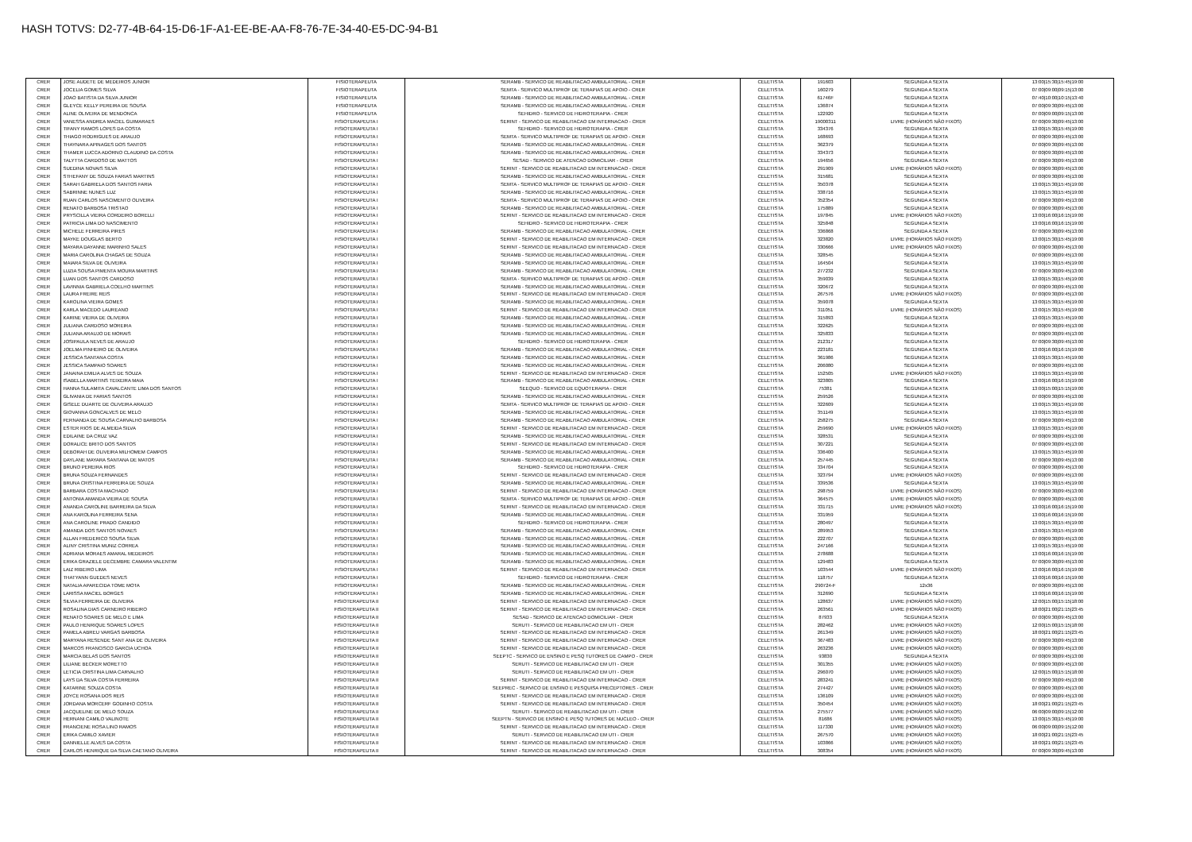HASH TOTVS: D2-77-4B-64-15-D6-1F-A1-EE-BE-AA-F8-76-7E-34-40-E5-DC-94-B1
| CRER | JOSE AUDETE DE MEDEIROS JUNIOR | FISIOTERAPEUTA | SERAMB - SERVICO DE REABILITACAO AMBULATORIAL - CRER | CELETISTA | 191603 | SEGUNDA A SEXTA | 13:00/15:30/15:45/19:00 |
| CRER | JOCELIA GOMES SILVA | FISIOTERAPEUTA | SEMTA - SERVICO MULTIPROF DE TERAPIAS DE APOIO - CRER | CELETISTA | 160279 | SEGUNDA A SEXTA | 07:00/09:00/09:15/13:00 |
| CRER | JOAO BATISTA DA SILVA JUNIOR | FISIOTERAPEUTA | SERAMB - SERVICO DE REABILITACAO AMBULATORIAL - CRER | CELETISTA | 61746F | SEGUNDA A SEXTA | 07:40/10:00/10:15/13:40 |
| CRER | GLEYCE KELLY PEREIRA DE SOUSA | FISIOTERAPEUTA | SERAMB - SERVICO DE REABILITACAO AMBULATORIAL - CRER | CELETISTA | 136874 | SEGUNDA A SEXTA | 07:00/09:30/09:45/13:00 |
| CRER | ALINE OLIVEIRA DE MENDONCA | FISIOTERAPEUTA | SEHIDRO - SERVICO DE HIDROTERAPIA - CRER | CELETISTA | 122920 | SEGUNDA A SEXTA | 07:00/09:00/09:15/13:00 |
| CRER | VANESSA ANDREA MACIEL GUIMARAES | FISIOTERAPEUTA I | SERINT - SERVICO DE REABILITACAO EM INTERNACAO - CRER | CELETISTA | 19000311 | LIVRE (HORÁRIOS NÃO FIXOS) | 07:00/09:30/09:45/13:00 |
| CRER | TIFANY RAMOS LOPES DA COSTA | FISIOTERAPEUTA I | SEHIDRO - SERVICO DE HIDROTERAPIA - CRER | CELETISTA | 334376 | SEGUNDA A SEXTA | 13:00/15:30/15:45/19:00 |
| CRER | THIAGO RODRIGUES DE ARAUJO | FISIOTERAPEUTA I | SEMTA - SERVICO MULTIPROF DE TERAPIAS DE APOIO - CRER | CELETISTA | 168693 | SEGUNDA A SEXTA | 07:00/09:30/09:45/13:00 |
| CRER | THAYNARA APINAGES DOS SANTOS | FISIOTERAPEUTA I | SERAMB - SERVICO DE REABILITACAO AMBULATORIAL - CRER | CELETISTA | 362379 | SEGUNDA A SEXTA | 07:00/09:30/09:45/13:00 |
| CRER | THAMER LUCCA ADORNO CLAUDINO DA COSTA | FISIOTERAPEUTA I | SERAMB - SERVICO DE REABILITACAO AMBULATORIAL - CRER | CELETISTA | 334373 | SEGUNDA A SEXTA | 07:00/09:30/09:45/13:00 |
| CRER | TALYTTA CARDOSO DE MATTOS | FISIOTERAPEUTA I | SESAD - SERVICO DE ATENCAO DOMICILIAR - CRER | CELETISTA | 194656 | SEGUNDA A SEXTA | 07:00/09:30/09:45/13:00 |
| CRER | SUEDINA NOVAIS SILVA | FISIOTERAPEUTA I | SERINT - SERVICO DE REABILITACAO EM INTERNACAO - CRER | CELETISTA | 291909 | LIVRE (HORÁRIOS NÃO FIXOS) | 07:00/09:30/09:45/13:00 |
| CRER | STHEFANY DE SOUZA FARIAS MARTINS | FISIOTERAPEUTA I | SERAMB - SERVICO DE REABILITACAO AMBULATORIAL - CRER | CELETISTA | 315681 | SEGUNDA A SEXTA | 07:00/09:30/09:45/13:00 |
| CRER | SARAH GABRIELA DOS SANTOS FARIA | FISIOTERAPEUTA I | SEMTA - SERVICO MULTIPROF DE TERAPIAS DE APOIO - CRER | CELETISTA | 350378 | SEGUNDA A SEXTA | 13:00/15:30/15:45/19:00 |
| CRER | SABRINNE NUNES LUZ | FISIOTERAPEUTA I | SERAMB - SERVICO DE REABILITACAO AMBULATORIAL - CRER | CELETISTA | 338716 | SEGUNDA A SEXTA | 13:00/15:30/15:45/19:00 |
| CRER | RUAN CARLOS NASCIMENTO OLIVEIRA | FISIOTERAPEUTA I | SEMTA - SERVICO MULTIPROF DE TERAPIAS DE APOIO - CRER | CELETISTA | 352354 | SEGUNDA A SEXTA | 07:00/09:30/09:45/13:00 |
| CRER | RENATO BARBOSA TRISTAO | FISIOTERAPEUTA I | SERAMB - SERVICO DE REABILITACAO AMBULATORIAL - CRER | CELETISTA | 175889 | SEGUNDA A SEXTA | 07:00/09:30/09:45/13:00 |
| CRER | PRYSCILLA VIEIRA CORDEIRO BORELLI | FISIOTERAPEUTA I | SERINT - SERVICO DE REABILITACAO EM INTERNACAO - CRER | CELETISTA | 197845 | LIVRE (HORÁRIOS NÃO FIXOS) | 13:00/16:00/16:15/19:00 |
| CRER | PATRICIA LIMA DO NASCIMENTO | FISIOTERAPEUTA I | SEHIDRO - SERVICO DE HIDROTERAPIA - CRER | CELETISTA | 325848 | SEGUNDA A SEXTA | 13:00/16:00/16:15/19:00 |
| CRER | MICHELE FERREIRA PIRES | FISIOTERAPEUTA I | SERAMB - SERVICO DE REABILITACAO AMBULATORIAL - CRER | CELETISTA | 336868 | SEGUNDA A SEXTA | 07:00/09:30/09:45/13:00 |
| CRER | MAYKE DOUGLAS BERTO | FISIOTERAPEUTA I | SERINT - SERVICO DE REABILITACAO EM INTERNACAO - CRER | CELETISTA | 323820 | LIVRE (HORÁRIOS NÃO FIXOS) | 13:00/15:30/15:45/19:00 |
| CRER | MAYARA DAYANNE MARINHO SALES | FISIOTERAPEUTA I | SERINT - SERVICO DE REABILITACAO EM INTERNACAO - CRER | CELETISTA | 330666 | LIVRE (HORÁRIOS NÃO FIXOS) | 07:00/09:30/09:45/13:00 |
| CRER | MARIA CAROLINA CHAGAS DE SOUZA | FISIOTERAPEUTA I | SERAMB - SERVICO DE REABILITACAO AMBULATORIAL - CRER | CELETISTA | 328545 | SEGUNDA A SEXTA | 07:00/09:30/09:45/13:00 |
| CRER | MAIARA SILVA DE OLIVEIRA | FISIOTERAPEUTA I | SERAMB - SERVICO DE REABILITACAO AMBULATORIAL - CRER | CELETISTA | 164504 | SEGUNDA A SEXTA | 13:00/15:30/15:45/19:00 |
| CRER | LUZIA SOUSA PIMENTA MOURA MARTINS | FISIOTERAPEUTA I | SERAMB - SERVICO DE REABILITACAO AMBULATORIAL - CRER | CELETISTA | 277232 | SEGUNDA A SEXTA | 07:00/09:30/09:45/13:00 |
| CRER | LUAN DOS SANTOS CARDOSO | FISIOTERAPEUTA I | SEMTA - SERVICO MULTIPROF DE TERAPIAS DE APOIO - CRER | CELETISTA | 359039 | SEGUNDA A SEXTA | 13:00/15:30/15:45/19:00 |
| CRER | LAVINNIA GABRIELA COELHO MARTINS | FISIOTERAPEUTA I | SERAMB - SERVICO DE REABILITACAO AMBULATORIAL - CRER | CELETISTA | 320672 | SEGUNDA A SEXTA | 07:00/09:30/09:45/13:00 |
| CRER | LAURA FREIRE REIS | FISIOTERAPEUTA I | SERINT - SERVICO DE REABILITACAO EM INTERNACAO - CRER | CELETISTA | 267576 | LIVRE (HORÁRIOS NÃO FIXOS) | 07:00/09:30/09:45/13:00 |
| CRER | KAROLINA VIEIRA GOMES | FISIOTERAPEUTA I | SERAMB - SERVICO DE REABILITACAO AMBULATORIAL - CRER | CELETISTA | 359078 | SEGUNDA A SEXTA | 13:00/15:30/15:45/19:00 |
| CRER | KARLA MACEDO LAUREANO | FISIOTERAPEUTA I | SERINT - SERVICO DE REABILITACAO EM INTERNACAO - CRER | CELETISTA | 311051 | LIVRE (HORÁRIOS NÃO FIXOS) | 13:00/15:30/15:45/19:00 |
| CRER | KARINE VIEIRA DE OLIVEIRA | FISIOTERAPEUTA I | SERAMB - SERVICO DE REABILITACAO AMBULATORIAL - CRER | CELETISTA | 315893 | SEGUNDA A SEXTA | 13:00/15:30/15:45/19:00 |
| CRER | JULIANA CARDOSO MOREIRA | FISIOTERAPEUTA I | SERAMB - SERVICO DE REABILITACAO AMBULATORIAL - CRER | CELETISTA | 322625 | SEGUNDA A SEXTA | 07:00/09:30/09:45/13:00 |
| CRER | JULIANA ARAUJO DE MORAIS | FISIOTERAPEUTA I | SERAMB - SERVICO DE REABILITACAO AMBULATORIAL - CRER | CELETISTA | 325833 | SEGUNDA A SEXTA | 07:00/09:30/09:45/13:00 |
| CRER | JOSIPAULA NEVES DE ARAUJO | FISIOTERAPEUTA I | SEHIDRO - SERVICO DE HIDROTERAPIA - CRER | CELETISTA | 212317 | SEGUNDA A SEXTA | 07:00/09:30/09:45/13:00 |
| CRER | JOELMA PINHEIRO DE OLIVEIRA | FISIOTERAPEUTA I | SERAMB - SERVICO DE REABILITACAO AMBULATORIAL - CRER | CELETISTA | 223181 | SEGUNDA A SEXTA | 13:00/16:00/16:15/19:00 |
| CRER | JESSICA SANTANA COSTA | FISIOTERAPEUTA I | SERAMB - SERVICO DE REABILITACAO AMBULATORIAL - CRER | CELETISTA | 361986 | SEGUNDA A SEXTA | 13:00/15:30/15:45/19:00 |
| CRER | JESSICA SAMPAIO SOARES | FISIOTERAPEUTA I | SERAMB - SERVICO DE REABILITACAO AMBULATORIAL - CRER | CELETISTA | 206080 | SEGUNDA A SEXTA | 07:00/09:30/09:45/13:00 |
| CRER | JANAINA EMILIA ALVES DE SOUZA | FISIOTERAPEUTA I | SERINT - SERVICO DE REABILITACAO EM INTERNACAO - CRER | CELETISTA | 152505 | LIVRE (HORÁRIOS NÃO FIXOS) | 13:00/15:30/15:45/19:00 |
| CRER | ISABELLA MARTINS TEIXEIRA MAIA | FISIOTERAPEUTA I | SERAMB - SERVICO DE REABILITACAO AMBULATORIAL - CRER | CELETISTA | 323805 | SEGUNDA A SEXTA | 13:00/16:00/16:15/19:00 |
| CRER | HANNA SULAMITA CAVALCANTE LIMA DOS SANTOS | FISIOTERAPEUTA I | SEEQUO - SERVICO DE EQUOTERAPIA - CRER | CELETISTA | 75381 | SEGUNDA A SEXTA | 13:00/15:00/15:15/19:00 |
| CRER | GLIVANIA DE FARIAS SANTOS | FISIOTERAPEUTA I | SERAMB - SERVICO DE REABILITACAO AMBULATORIAL - CRER | CELETISTA | 259526 | SEGUNDA A SEXTA | 07:00/09:30/09:45/13:00 |
| CRER | GISELE DUARTE DE OLIVEIRA ARAUJO | FISIOTERAPEUTA I | SEMTA - SERVICO MULTIPROF DE TERAPIAS DE APOIO - CRER | CELETISTA | 322609 | SEGUNDA A SEXTA | 13:00/15:30/15:45/19:00 |
| CRER | GIOVANNA GONCALVES DE MELO | FISIOTERAPEUTA I | SERAMB - SERVICO DE REABILITACAO AMBULATORIAL - CRER | CELETISTA | 351149 | SEGUNDA A SEXTA | 13:00/15:30/15:45/19:00 |
| CRER | FERNANDA DE SOUSA CARVALHO BARBOSA | FISIOTERAPEUTA I | SERAMB - SERVICO DE REABILITACAO AMBULATORIAL - CRER | CELETISTA | 258275 | SEGUNDA A SEXTA | 07:00/09:30/09:45/13:00 |
| CRER | ESTER RIOS DE ALMEIDA SILVA | FISIOTERAPEUTA I | SERINT - SERVICO DE REABILITACAO EM INTERNACAO - CRER | CELETISTA | 259690 | LIVRE (HORÁRIOS NÃO FIXOS) | 13:00/15:30/15:45/19:00 |
| CRER | EDILAINE DA CRUZ VAZ | FISIOTERAPEUTA I | SERAMB - SERVICO DE REABILITACAO AMBULATORIAL - CRER | CELETISTA | 328531 | SEGUNDA A SEXTA | 07:00/09:30/09:45/13:00 |
| CRER | DORALICE BRITO DOS SANTOS | FISIOTERAPEUTA I | SERINT - SERVICO DE REABILITACAO EM INTERNACAO - CRER | CELETISTA | 307221 | SEGUNDA A SEXTA | 07:00/09:30/09:45/13:00 |
| CRER | DEBORAH DE OLIVEIRA MILHOMEM CAMPOS | FISIOTERAPEUTA I | SERAMB - SERVICO DE REABILITACAO AMBULATORIAL - CRER | CELETISTA | 336400 | SEGUNDA A SEXTA | 13:00/15:30/15:45/19:00 |
| CRER | DAYLANE MAYARA SANTANA DE MATOS | FISIOTERAPEUTA I | SERAMB - SERVICO DE REABILITACAO AMBULATORIAL - CRER | CELETISTA | 257445 | SEGUNDA A SEXTA | 07:00/09:30/09:45/13:00 |
| CRER | BRUNO PEREIRA RIOS | FISIOTERAPEUTA I | SEHIDRO - SERVICO DE HIDROTERAPIA - CRER | CELETISTA | 334704 | SEGUNDA A SEXTA | 07:00/09:30/09:45/13:00 |
| CRER | BRUNA SOUZA FERNANDES | FISIOTERAPEUTA I | SERINT - SERVICO DE REABILITACAO EM INTERNACAO - CRER | CELETISTA | 323794 | LIVRE (HORÁRIOS NÃO FIXOS) | 07:00/09:30/09:45/13:00 |
| CRER | BRUNA CRISTINA FERREIRA DE SOUZA | FISIOTERAPEUTA I | SERAMB - SERVICO DE REABILITACAO AMBULATORIAL - CRER | CELETISTA | 339536 | SEGUNDA A SEXTA | 13:00/15:30/15:45/19:00 |
| CRER | BARBARA COSTA MACHADO | FISIOTERAPEUTA I | SERINT - SERVICO DE REABILITACAO EM INTERNACAO - CRER | CELETISTA | 298759 | LIVRE (HORÁRIOS NÃO FIXOS) | 07:00/09:30/09:45/13:00 |
| CRER | ANTONIA AMANDA VIEIRA DE SOUSA | FISIOTERAPEUTA I | SEMTA - SERVICO MULTIPROF DE TERAPIAS DE APOIO - CRER | CELETISTA | 364575 | LIVRE (HORÁRIOS NÃO FIXOS) | 07:00/09:30/09:45/13:00 |
| CRER | ANANDA CAROLINE BARREIRA DA SILVA | FISIOTERAPEUTA I | SERINT - SERVICO DE REABILITACAO EM INTERNACAO - CRER | CELETISTA | 331715 | LIVRE (HORÁRIOS NÃO FIXOS) | 13:00/16:00/16:15/19:00 |
| CRER | ANA KAROLINA FERREIRA SENA | FISIOTERAPEUTA I | SERAMB - SERVICO DE REABILITACAO AMBULATORIAL - CRER | CELETISTA | 331959 | SEGUNDA A SEXTA | 13:00/16:00/16:15/19:00 |
| CRER | ANA CAROLINE PRADO CANDIDO | FISIOTERAPEUTA I | SEHIDRO - SERVICO DE HIDROTERAPIA - CRER | CELETISTA | 280497 | SEGUNDA A SEXTA | 13:00/15:30/15:45/19:00 |
| CRER | AMANDA DOS SANTOS NOVAES | FISIOTERAPEUTA I | SERAMB - SERVICO DE REABILITACAO AMBULATORIAL - CRER | CELETISTA | 289953 | SEGUNDA A SEXTA | 13:00/15:30/15:45/19:00 |
| CRER | ALLAN FREDERICO SOUSA SILVA | FISIOTERAPEUTA I | SERAMB - SERVICO DE REABILITACAO AMBULATORIAL - CRER | CELETISTA | 222707 | SEGUNDA A SEXTA | 07:00/09:30/09:45/13:00 |
| CRER | ALINY CRISTINA MUNIZ CORREA | FISIOTERAPEUTA I | SERAMB - SERVICO DE REABILITACAO AMBULATORIAL - CRER | CELETISTA | 247166 | SEGUNDA A SEXTA | 13:00/15:30/15:45/19:00 |
| CRER | ADRIANA MORAES AMARAL MEDEIROS | FISIOTERAPEUTA I | SERAMB - SERVICO DE REABILITACAO AMBULATORIAL - CRER | CELETISTA | 278688 | SEGUNDA A SEXTA | 13:00/16:00/16:15/19:00 |
| CRER | ERIKA GRAZIELE DECEMBRE CAMARA VALENTIM | FISIOTERAPEUTA I | SERAMB - SERVICO DE REABILITACAO AMBULATORIAL - CRER | CELETISTA | 129483 | SEGUNDA A SEXTA | 07:00/09:30/09:45/13:00 |
| CRER | LAIZ RIBEIRO LIMA | FISIOTERAPEUTA I | SERINT - SERVICO DE REABILITACAO EM INTERNACAO - CRER | CELETISTA | 103544 | LIVRE (HORÁRIOS NÃO FIXOS) | 13:00/16:00/16:15/19:00 |
| CRER | THATYANN GUEDES NEVES | FISIOTERAPEUTA I | SEHIDRO - SERVICO DE HIDROTERAPIA - CRER | CELETISTA | 118757 | SEGUNDA A SEXTA | 13:00/16:00/16:15/19:00 |
| CRER | NATALIA APARECIDA TOME MOTA | FISIOTERAPEUTA I | SERAMB - SERVICO DE REABILITACAO AMBULATORIAL - CRER | CELETISTA | 290724-F | 12x36 | 07:00/09:30/09:45/13:00 |
| CRER | LARISSA MACIEL BORGES | FISIOTERAPEUTA I | SERAMB - SERVICO DE REABILITACAO AMBULATORIAL - CRER | CELETISTA | 312690 | SEGUNDA A SEXTA | 13:00/16:00/16:15/19:00 |
| CRER | SILVIA FERREIRA DE OLIVEIRA | FISIOTERAPEUTA II | SERINT - SERVICO DE REABILITACAO EM INTERNACAO - CRER | CELETISTA | 128637 | LIVRE (HORÁRIOS NÃO FIXOS) | 12:00/15:00/15:15/18:00 |
| CRER | ROSALINA DIAS CARNEIRO RIBEIRO | FISIOTERAPEUTA II | SERINT - SERVICO DE REABILITACAO EM INTERNACAO - CRER | CELETISTA | 263561 | LIVRE (HORÁRIOS NÃO FIXOS) | 18:00/21:00/21:15/23:45 |
| CRER | RENATO SOARES DE MELO E LIMA | FISIOTERAPEUTA II | SESAD - SERVICO DE ATENCAO DOMICILIAR - CRER | CELETISTA | 87933 | SEGUNDA A SEXTA | 07:00/09:30/09:45/13:00 |
| CRER | PAULO HENRIQUE SOARES LOPES | FISIOTERAPEUTA II | SERUTI - SERVICO DE REABILITACAO EM UTI - CRER | CELETISTA | 282462 | LIVRE (HORÁRIOS NÃO FIXOS) | 12:00/15:00/15:15/18:00 |
| CRER | PAMELA ABREU VARGAS BARBOSA | FISIOTERAPEUTA II | SERINT - SERVICO DE REABILITACAO EM INTERNACAO - CRER | CELETISTA | 261349 | LIVRE (HORÁRIOS NÃO FIXOS) | 18:00/21:00/21:15/23:45 |
| CRER | MARYANA RESENDE SANT ANA DE OLIVEIRA | FISIOTERAPEUTA II | SERINT - SERVICO DE REABILITACAO EM INTERNACAO - CRER | CELETISTA | 367483 | LIVRE (HORÁRIOS NÃO FIXOS) | 07:00/09:30/09:45/13:00 |
| CRER | MARCOS FRANCISCO GARCIA UCHOA | FISIOTERAPEUTA II | SERINT - SERVICO DE REABILITACAO EM INTERNACAO - CRER | CELETISTA | 263236 | LIVRE (HORÁRIOS NÃO FIXOS) | 07:00/09:30/09:45/13:00 |
| CRER | MARCIA BELAS DOS SANTOS | FISIOTERAPEUTA II | SEEPTC - SERVICO DE ENSINO E PESQ TUTORES DE CAMPO - CRER | CELETISTA | 93830 | SEGUNDA A SEXTA | 07:00/09:30/09:45/13:00 |
| CRER | LILIANE BECKER MORETTO | FISIOTERAPEUTA II | SERUTI - SERVICO DE REABILITACAO EM UTI - CRER | CELETISTA | 301355 | LIVRE (HORÁRIOS NÃO FIXOS) | 07:00/09:30/09:45/13:00 |
| CRER | LETICIA CRISTINA LIMA CARVALHO | FISIOTERAPEUTA II | SERUTI - SERVICO DE REABILITACAO EM UTI - CRER | CELETISTA | 296070 | LIVRE (HORÁRIOS NÃO FIXOS) | 12:00/15:00/15:15/18:00 |
| CRER | LAYS DA SILVA COSTA FERREIRA | FISIOTERAPEUTA II | SERINT - SERVICO DE REABILITACAO EM INTERNACAO - CRER | CELETISTA | 283241 | LIVRE (HORÁRIOS NÃO FIXOS) | 07:00/09:30/09:45/13:00 |
| CRER | KATARINE SOUZA COSTA | FISIOTERAPEUTA II | SEEPREC - SERVICO DE ENSINO E PESQUISA PRECEPTORES - CRER | CELETISTA | 274427 | LIVRE (HORÁRIOS NÃO FIXOS) | 07:00/09:30/09:45/13:00 |
| CRER | JOYCE ROSANA DOS REIS | FISIOTERAPEUTA II | SERINT - SERVICO DE REABILITACAO EM INTERNACAO - CRER | CELETISTA | 136109 | LIVRE (HORÁRIOS NÃO FIXOS) | 07:00/09:30/09:45/13:00 |
| CRER | JORDANA MORCERF GODINHO COSTA | FISIOTERAPEUTA II | SERINT - SERVICO DE REABILITACAO EM INTERNACAO - CRER | CELETISTA | 350454 | LIVRE (HORÁRIOS NÃO FIXOS) | 18:00/21:00/21:15/23:45 |
| CRER | JACQUELINE DE MELO SOUZA | FISIOTERAPEUTA II | SERUTI - SERVICO DE REABILITACAO EM UTI - CRER | CELETISTA | 275577 | LIVRE (HORÁRIOS NÃO FIXOS) | 06:00/09:00/09:15/12:00 |
| CRER | HERNANI CAMILO VALINOTE | FISIOTERAPEUTA II | SEEPTN - SERVICO DE ENSINO E PESQ TUTORES DE NUCLEO - CRER | CELETISTA | 81686 | LIVRE (HORÁRIOS NÃO FIXOS) | 13:00/15:30/15:45/19:00 |
| CRER | FRANCIENE ROSA LINO RAMOS | FISIOTERAPEUTA II | SERINT - SERVICO DE REABILITACAO EM INTERNACAO - CRER | CELETISTA | 117330 | LIVRE (HORÁRIOS NÃO FIXOS) | 06:00/09:00/09:15/12:00 |
| CRER | ERIKA CAMILO XAVIER | FISIOTERAPEUTA II | SERUTI - SERVICO DE REABILITACAO EM UTI - CRER | CELETISTA | 267570 | LIVRE (HORÁRIOS NÃO FIXOS) | 18:00/21:00/21:15/23:45 |
| CRER | DANNIELLE ALVES DA COSTA | FISIOTERAPEUTA II | SERINT - SERVICO DE REABILITACAO EM INTERNACAO - CRER | CELETISTA | 103866 | LIVRE (HORÁRIOS NÃO FIXOS) | 18:00/21:00/21:15/23:45 |
| CRER | CARLOS HENRIQUE DA SILVA CAETANO OLIVEIRA | FISIOTERAPEUTA II | SERINT - SERVICO DE REABILITACAO EM INTERNACAO - CRER | CELETISTA | 308354 | LIVRE (HORÁRIOS NÃO FIXOS) | 07:00/09:30/09:45/13:00 |